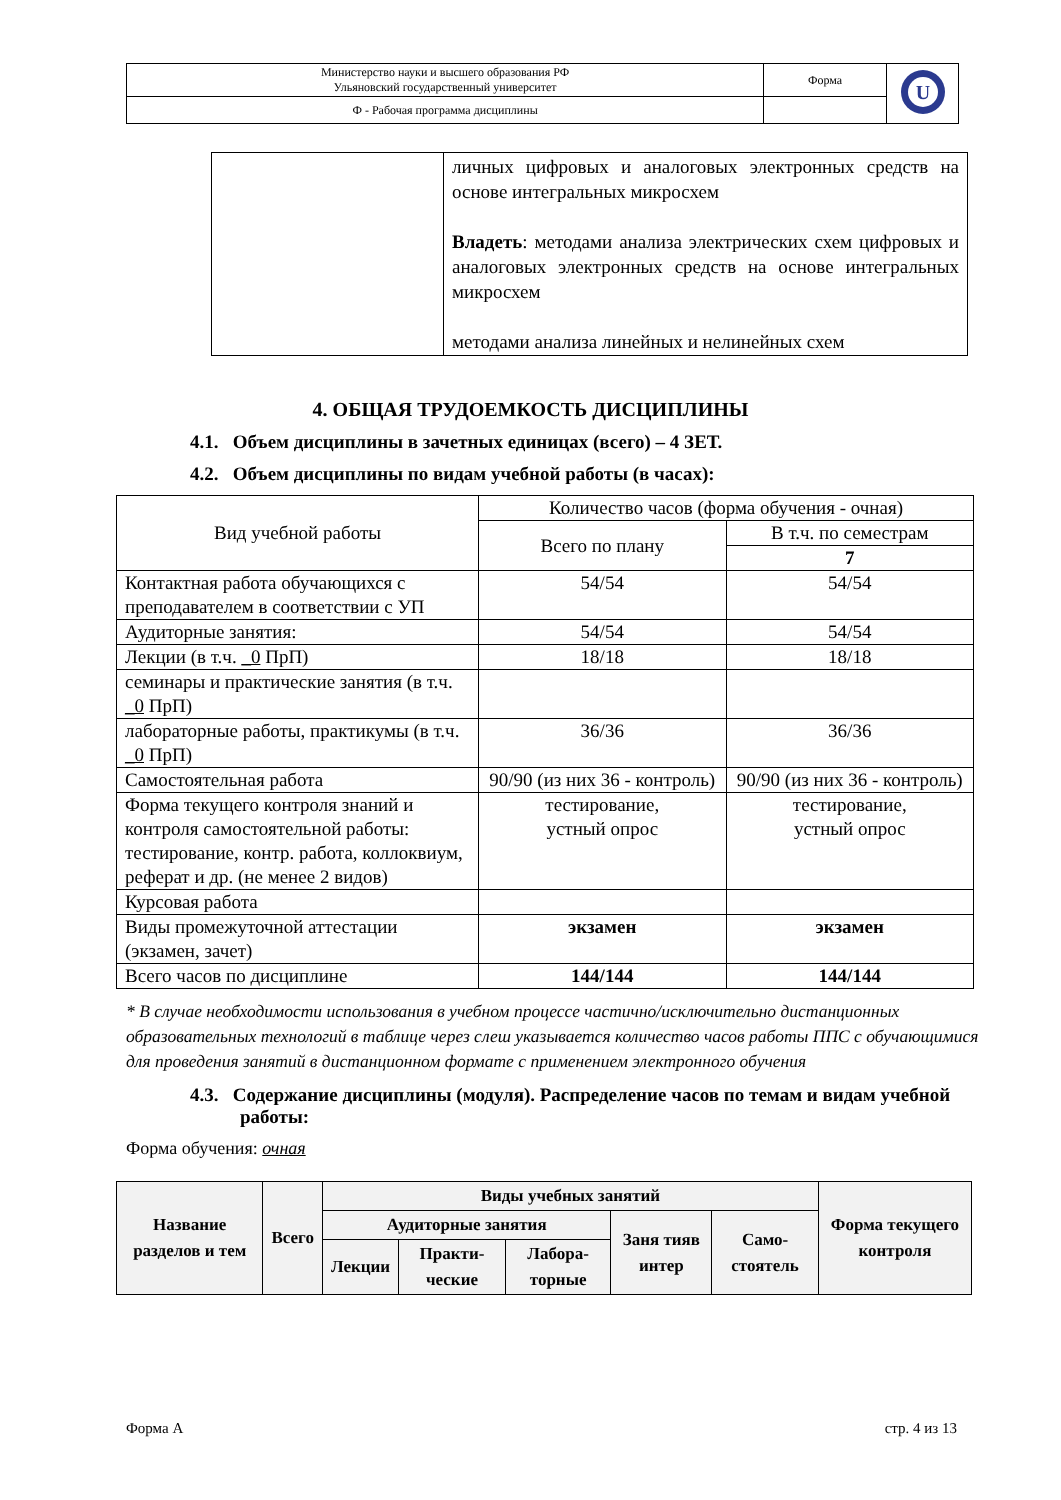| Министерство науки и высшего образования РФ Ульяновский государственный университет | Форма | U |
| Ф - Рабочая программа дисциплины | | |
| | личных цифровых и аналоговых электронных средств на основе интегральных микросхем Владеть : методами анализа электрических схем цифровых и аналоговых электронных средств на основе интегральных микросхем методами анализа линейных и нелинейных схем |
4. ОБЩАЯ ТРУДОЕМКОСТЬ ДИСЦИПЛИНЫ
4.1. Объем дисциплины в зачетных единицах (всего) – 4 ЗЕТ.
4.2. Объем дисциплины по видам учебной работы (в часах):
| Вид учебной работы | Количество часов (форма обучения - очная) | |
| | Всего по плану | В т.ч. по семестрам |
| | | 7 |
| Контактная работа обучающихся с преподавателем в соответствии с УП | 54/54 | 54/54 |
| Аудиторные занятия: | 54/54 | 54/54 |
| Лекции (в т.ч. _0 ПрП) | 18/18 | 18/18 |
| семинары и практические занятия (в т.ч. _0 ПрП) | | |
| лабораторные работы, практикумы (в т.ч. _0 ПрП) | 36/36 | 36/36 |
| Самостоятельная работа | 90/90 (из них 36 - контроль) | 90/90 (из них 36 - контроль) |
| Форма текущего контроля знаний и контроля самостоятельной работы: тестирование, контр. работа, коллоквиум, реферат и др. (не менее 2 видов) | тестирование, устный опрос | тестирование, устный опрос |
| Курсовая работа | | |
| Виды промежуточной аттестации (экзамен, зачет) | экзамен | экзамен |
| Всего часов по дисциплине | 144/144 | 144/144 |
* В случае необходимости использования в учебном процессе частично/исключительно дистанционных образовательных технологий в таблице через слеш указывается количество часов работы ППС с обучающимися для проведения занятий в дистанционном формате с применением электронного обучения
4.3. Содержание дисциплины (модуля). Распределение часов по темам и видам учебной работы:
Форма обучения: очная
| Название разделов и тем | Всего | Виды учебных занятий | | | | | Форма текущего контроля |
| | | Аудиторные занятия | | | Заня тияв интер | Само-стоятель | |
| | | Лекции | Практи-ческие | Лабора-торные | | | |
Форма А стр. 4 из 13